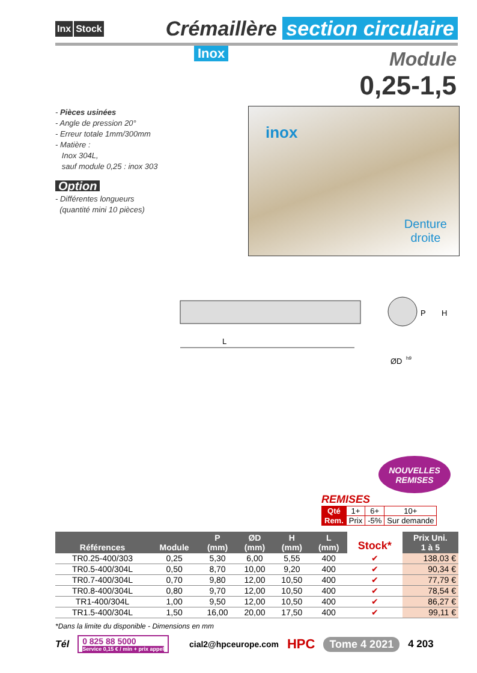Inx Stock
Crémaillère section circulaire
Inox
Module
0,25-1,5
- Pièces usinées
- Angle de pression 20°
- Erreur totale 1mm/300mm
- Matière :
Inox 304L,
sauf module 0,25 : inox 303
Option
- Différentes longueurs
(quantité mini 10 pièces)
inox
Denture
droite
L
P
H
ØD
h9
NOUVELLES
REMISES
REMISES
| Qté | 1+ | 6+ | 10+ |
| Rem. | Prix | -5% | Sur demande |
| Références | Module | P (mm) | ØD (mm) | H (mm) | L (mm) | Stock* | Prix Uni. 1 à 5 |
| --- | --- | --- | --- | --- | --- | --- | --- |
| TR0.25-400/303 | 0,25 | 5,30 | 6,00 | 5,55 | 400 | ✔ | 138,03 € |
| TR0.5-400/304L | 0,50 | 8,70 | 10,00 | 9,20 | 400 | ✔ | 90,34 € |
| TR0.7-400/304L | 0,70 | 9,80 | 12,00 | 10,50 | 400 | ✔ | 77,79 € |
| TR0.8-400/304L | 0,80 | 9,70 | 12,00 | 10,50 | 400 | ✔ | 78,54 € |
| TR1-400/304L | 1,00 | 9,50 | 12,00 | 10,50 | 400 | ✔ | 86,27 € |
| TR1.5-400/304L | 1,50 | 16,00 | 20,00 | 17,50 | 400 | ✔ | 99,11 € |
*Dans la limite du disponible - Dimensions en mm
Tél
0 825 88 5000
Service 0,15 € / min + prix appel
cial2@hpceurope.com HPC Tome 4 2021 4 203